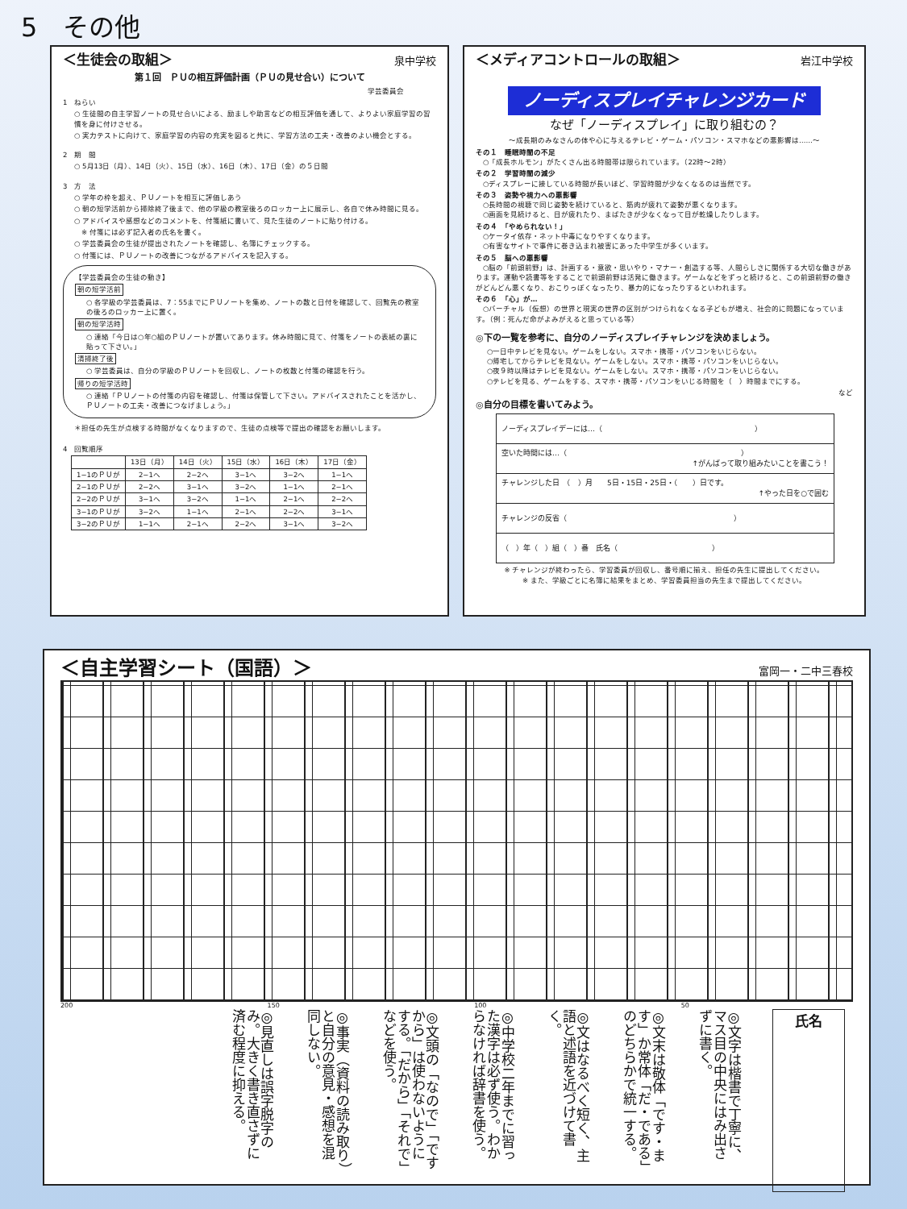5　その他
＜生徒会の取組＞ 泉中学校
第１回　ＰＵの相互評価計画（ＰＵの見せ合い）について
学芸委員会
1　ねらい
○ 生徒間の自主学習ノートの見せ合いによる、励ましや助言などの相互評価を通して、よりよい家庭学習の習慣を身に付けさせる。
○ 実力テストに向けて、家庭学習の内容の充実を図ると共に、学習方法の工夫・改善のよい機会とする。
2　期　間
○ 5月13日（月）、14日（火）、15日（水）、16日（木）、17日（金）の５日間
3　方　法
○ 学年の枠を超え、ＰＵノートを相互に評価しあう
○ 朝の短学活前から掃除終了後まで、他の学級の教室後ろのロッカー上に展示し、各自で休み時間に見る。
○ アドバイスや感想などのコメントを、付箋紙に書いて、見た生徒のノートに貼り付ける。
　※ 付箋には必ず記入者の氏名を書く。
○ 学芸委員会の生徒が提出されたノートを確認し、名簿にチェックする。
○ 付箋には、ＰＵノートの改善につながるアドバイスを記入する。
【学芸委員会の生徒の動き】
朝の短学活前
○ 各学級の学芸委員は、7：55までにＰＵノートを集め、ノートの数と日付を確認して、回覧先の教室の後ろのロッカー上に置く。
朝の短学活時
○ 連絡「今日は○年○組のＰＵノートが置いてあります。休み時間に見て、付箋をノートの表紙の裏に貼って下さい。」
清掃終了後
○ 学芸委員は、自分の学級のＰＵノートを回収し、ノートの枚数と付箋の確認を行う。
帰りの短学活時
○ 連絡「ＰＵノートの付箋の内容を確認し、付箋は保管して下さい。アドバイスされたことを活かし、ＰＵノートの工夫・改善につなげましょう。」
＊担任の先生が点検する時間がなくなりますので、生徒の点検等で提出の確認をお願いします。
4　回覧順序
| | 13日（月） | 14日（火） | 15日（水） | 16日（木） | 17日（金） |
| --- | --- | --- | --- | --- | --- |
| 1−1のＰＵが | 2−1へ | 2−2へ | 3−1へ | 3−2へ | 1−1へ |
| 2−1のＰＵが | 2−2へ | 3−1へ | 3−2へ | 1−1へ | 2−1へ |
| 2−2のＰＵが | 3−1へ | 3−2へ | 1−1へ | 2−1へ | 2−2へ |
| 3−1のＰＵが | 3−2へ | 1−1へ | 2−1へ | 2−2へ | 3−1へ |
| 3−2のＰＵが | 1−1へ | 2−1へ | 2−2へ | 3−1へ | 3−2へ |
＜メディアコントロールの取組＞ 岩江中学校
ノーディスプレイチャレンジカード
なぜ「ノーディスプレイ」に取り組むの？
〜成長期のみなさんの体や心に与えるテレビ・ゲーム・パソコン・スマホなどの悪影響は……〜
その１　睡眠時間の不足
　○「成長ホルモン」がたくさん出る時間帯は限られています。（22時〜2時）
その２　学習時間の減少
　○ディスプレーに接している時間が長いほど、学習時間が少なくなるのは当然です。
その３　姿勢や視力への悪影響
　○長時間の視聴で同じ姿勢を続けていると、筋肉が疲れて姿勢が悪くなります。
　○画面を見続けると、目が疲れたり、まばたきが少なくなって目が乾燥したりします。
その４　「やめられない！」
　○ケータイ依存・ネット中毒になりやすくなります。
　○有害なサイトで事件に巻き込まれ被害にあった中学生が多くいます。
その５　脳への悪影響
　○脳の「前頭前野」は、計画する・意欲・思いやり・マナー・創造する等、人間らしさに関係する大切な働きがあります。運動や読書等をすることで前頭前野は活発に働きます。ゲームなどをずっと続けると、この前頭前野の働きがどんどん悪くなり、おこりっぽくなったり、暴力的になったりするといわれます。
その６　「心」が…
　○バーチャル（仮想）の世界と現実の世界の区別がつけられなくなる子どもが増え、社会的に問題になっています。（例：死んだ命がよみがえると思っている等）
◎下の一覧を参考に、自分のノーディスプレイチャレンジを決めましょう。
○一日中テレビを見ない。ゲームをしない。スマホ・携帯・パソコンをいじらない。
○帰宅してからテレビを見ない。ゲームをしない。スマホ・携帯・パソコンをいじらない。
○夜９時以降はテレビを見ない。ゲームをしない。スマホ・携帯・パソコンをいじらない。
○テレビを見る、ゲームをする、スマホ・携帯・パソコンをいじる時間を（　）時間までにする。
など
◎自分の目標を書いてみよう。
| ノーディスプレイデーには…（ ） |
| 空いた時間には…（ ） ↑がんばって取り組みたいことを書こう！ |
| チャレンジした日 （ ）月 5日・15日・25日・（ ）日です。 ↑やった日を○で囲む |
| チャレンジの反省（ ） |
| （ ）年（ ）組（ ）番 氏名（ ） |
※ チャレンジが終わったら、学習委員が回収し、番号順に揃え、担任の先生に提出してください。
※ また、学級ごとに名簿に結果をまとめ、学習委員担当の先生まで提出してください。
＜自主学習シート（国語）＞ 富岡一・二中三春校
200 150 100 50
氏名
◎文字は楷書で丁寧に、マス目の中央にはみ出さずに書く。
◎文末は敬体「です・ます」か常体「だ・である」のどちらかで統一する。
◎文はなるべく短く、主語と述語を近づけて書く。
◎中学校二年までに習った漢字は必ず使う。わからなければ辞書を使う。
◎文頭の「なので」「ですから」は使わないようにする。「だから」「それで」などを使う。
◎事実（資料の読み取り）と自分の意見・感想を混同しない。
◎見直しは誤字脱字のみ。大きく書き直さずに済む程度に抑える。